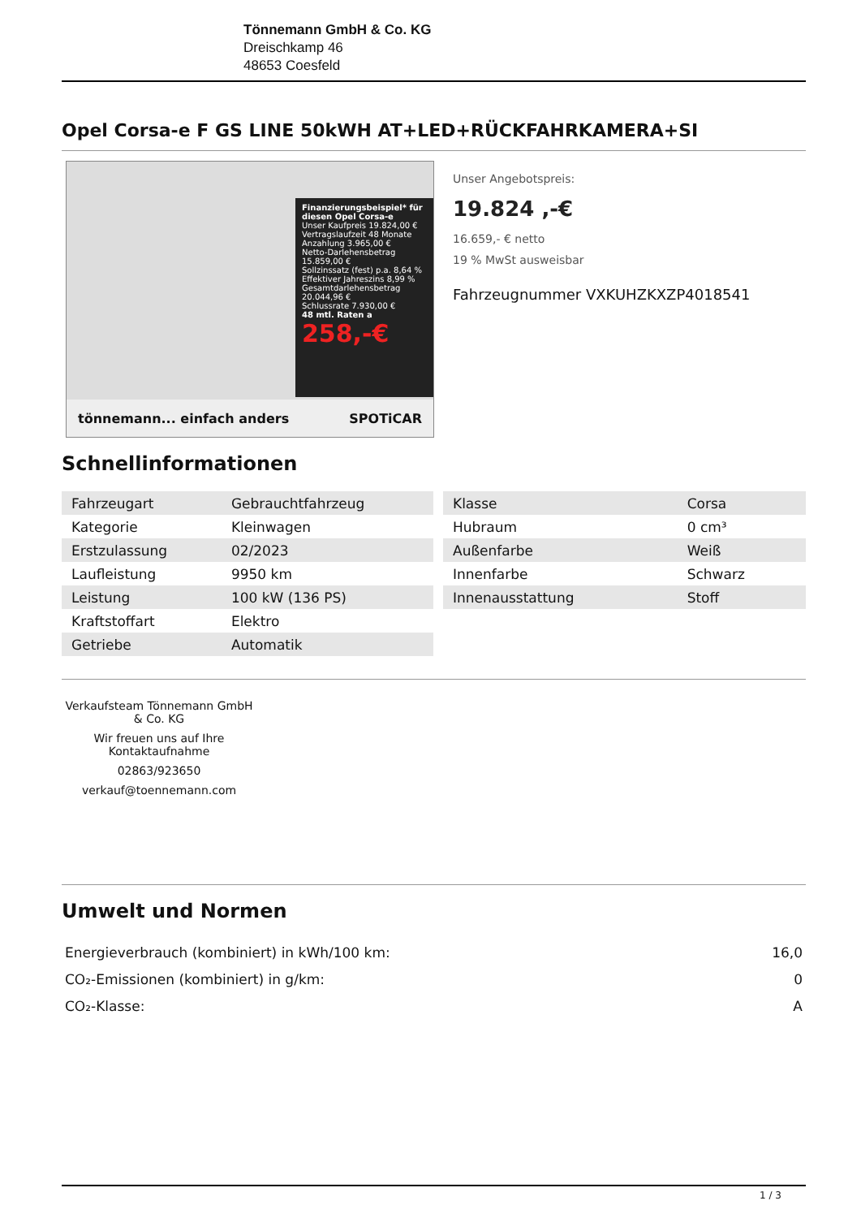Tönnemann GmbH & Co. KG
Dreischkamp 46
48653 Coesfeld
Opel Corsa-e F GS LINE 50kWH AT+LED+RÜCKFAHRKAMERA+SI
Finanzierungsbeispiel* für diesen Opel Corsa-e
Unser Kaufpreis 19.824,00 €
Vertragslaufzeit 48 Monate
Anzahlung 3.965,00 €
Netto-Darlehensbetrag 15.859,00 €
Sollzinssatz (fest) p.a. 8,64 %
Effektiver Jahreszins 8,99 %
Gesamtdarlehensbetrag 20.044,96 €
Schlussrate 7.930,00 €
48 mtl. Raten a
258,-€
tönnemann... einfach anders SPOTiCAR
Unser Angebotspreis:
19.824 ,-€
16.659,- € netto
19 % MwSt ausweisbar
Fahrzeugnummer VXKUHZKXZP4018541
Schnellinformationen
| Fahrzeugart | Gebrauchtfahrzeug |
| Kategorie | Kleinwagen |
| Erstzulassung | 02/2023 |
| Laufleistung | 9950 km |
| Leistung | 100 kW (136 PS) |
| Kraftstoffart | Elektro |
| Getriebe | Automatik |
| Klasse | Corsa |
| Hubraum | 0 cm³ |
| Außenfarbe | Weiß |
| Innenfarbe | Schwarz |
| Innenausstattung | Stoff |
Verkaufsteam Tönnemann GmbH & Co. KG
Wir freuen uns auf Ihre Kontaktaufnahme
02863/923650
verkauf@toennemann.com
Umwelt und Normen
| Energieverbrauch (kombiniert) in kWh/100 km: | 16,0 |
| CO₂-Emissionen (kombiniert) in g/km: | 0 |
| CO₂-Klasse: | A |
1 / 3